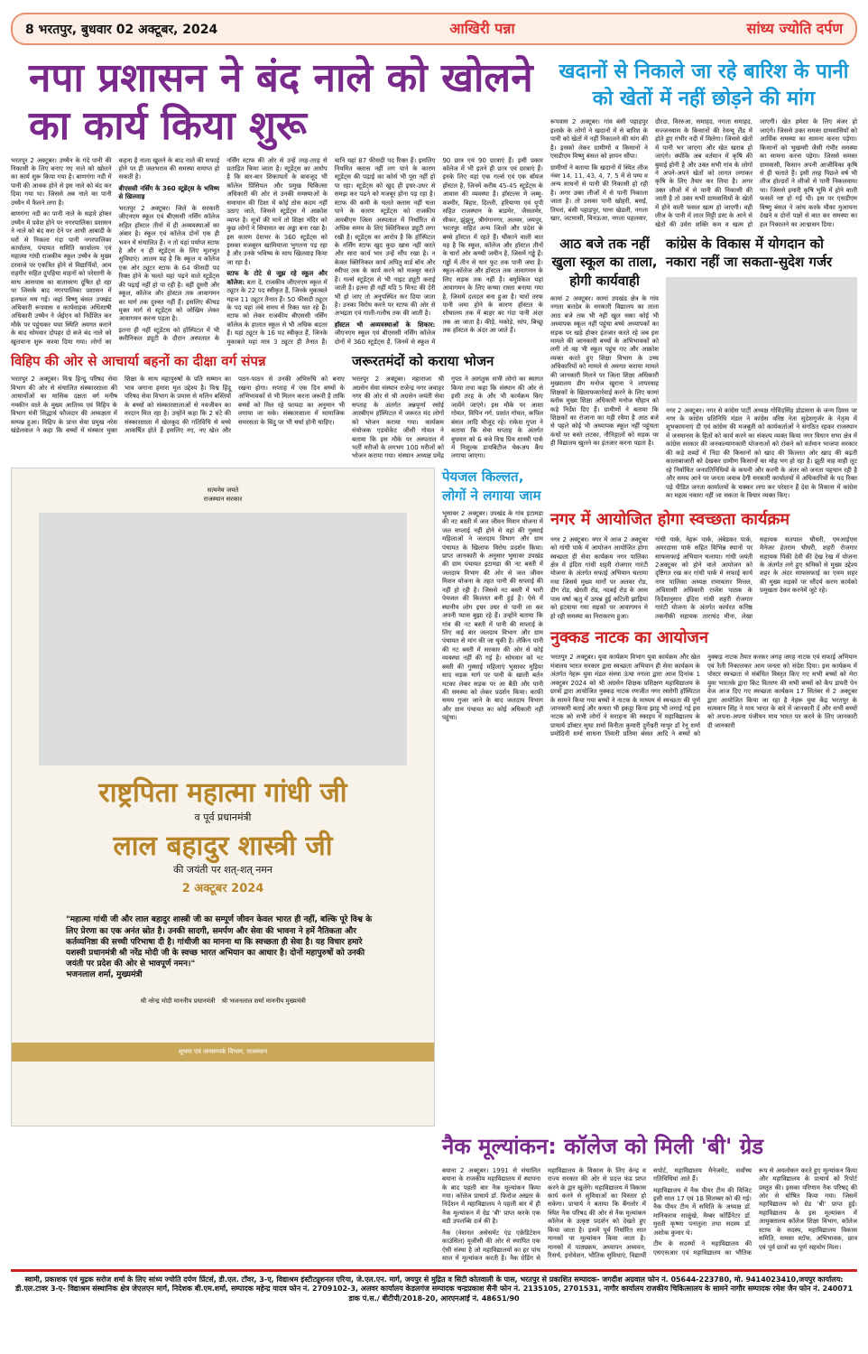8 भरतपुर, बुधवार 02 अक्टूबर, 2024 आखिरी पन्ना सांध्य ज्योति दर्पण
नपा प्रशासन ने बंद नाले को खोलने का कार्य किया शुरू
भरतपुर 2 अक्टूबर। उच्चैन के गंदे पानी की निकासी के लिए बनाए गए नाले को खोलने का कार्य शुरू किया गया है। बाणगंगा नदी में पानी की आवक होने से इस नाले को बंद कर दिया गया था। जिससे अब नाले का पानी उच्चैन में फैलने लगा है।
बाणगंगा नदी का पानी नाले के सहारे होकर उच्चैन में प्रवेश होने पर नगरपालिका प्रशासन ने नाले को बंद करा देने पर आधी आबादी के घरों से निकला गंदा पानी नगरपालिका कार्यालय, पंचायत समिति कार्यालय एवं महात्मा गांधी राजकीय स्कूल उच्चैन के मुख्य दरवाजे पर एकत्रित होने से विद्यार्थियों, आम राहगीर सहित दुपहिया वाहनों को परेशानी के साथ आसपास का वातावरण दूषित हो रहा था जिसके बाद नगरपालिका प्रशासन में हलचल मच गई। जहां विष्णु बंसल उपखंड अधिकारी रूपवास व कार्यवाहक अधिशाषी अधिकारी उच्चैन ने जेईएन को निर्देशित कर मौके पर पहुंचकर यथा स्थिति अवगत कराने के बाद सोमवार दोपहर दो बजे बंद नाले को खुलवाना शुरू करवा दिया गया। लोगों का कहना है नाला खुलने के बाद नाले की सफाई होने पर ही जलभराव की समस्या समाप्त हो सकती है।
बीएससी नर्सिंग के 360 स्टूडेंट्स के भविष्य से खिलवाड़
भरतपुर 2 अक्टूबर। जिले के सरकारी जीएनएम स्कूल एवं बीएससी नर्सिंग कॉलेज सहित हॉस्टल तीनों में ही अव्यवस्थाओं का अंबार है। स्कूल एवं कॉलेज दोनों एक ही भवन में संचालित हैं। न तो यहां पर्याप्त स्टाफ है और न ही स्टूडेंट्स के लिए मूलभूत सुविधाएं। आलम यह है कि स्कूल व कॉलेज एक ओर ट्यूटर स्टाफ के 64 फीसदी पद रिक्त होने के चलते यहां पढ़ने वाले स्टूडेंट्स की पढ़ाई नहीं हो पा रही है। वहीं दूसरी और स्कूल, कॉलेज और होस्टल तक आवागमन का मार्ग तक दुरुस्त नहीं हैं। इसलिए कीचड़ युक्त मार्ग से स्टूडेंट्स को जोखिम लेकर आवागमन करना पड़ता है।
इतना ही नहीं स्टूडेंटस को हॉस्पिटल में भी क्लीनिकल ड्यूटी के दौरान अस्पताल के नर्सिंग स्टाफ की ओर से उन्हें तरह-तरह से प्रताड़ित किया जाता है। स्टूडेंट्स का आरोप है कि बार-बार शिकायतों के बावजूद भी कॉलेज प्रिंसिपल और प्रमुख चिकित्सा अधिकारी की ओर से उनकी समस्याओं के समाधान की दिशा में कोई ठोस कदम नहीं उठाए जाते, जिससे स्टूडेंट्स में आक्रोश व्याप्त है। सूत्रों की मानें तो शिक्षा मंदिर को कुछ लोगों ने सियासत का अड्डा बना रखा है। इस कारण देशभर के 360 स्टूडेंट्स को इसका मजबूरन खामियाजा भुगतना पड़ रहा है और उनके भविष्य के साथ खिलवाड़ किया जा रहा है।
स्टाफ के टोटे से जूझ रहे स्कूल और कॉलेज: बता दें, राजकीय जीएनएम स्कूल में ट्यूटर के 22 पद स्वीकृत हैं, जिनके मुकाबले महज 11 ट्यूटर तैनात हैं। 50 फीसदी ट्यूटर के पद यहां लंबे समय से रिक्त चल रहे हैं। स्टाफ को लेकर राजकीय बीएससी नर्सिंग कॉलेज के हालात स्कूल से भी अधिक बदतर हैं। यहां ट्यूटर के 16 पद स्वीकृत हैं, जिनके मुकाबले यहां मात्र 3 ट्यूटर ही तैनात हैं। यानि यहां 87 फीसदी पद रिक्त हैं। इसलिए नियमित क्लास नहीं लग पाने के कारण स्टूडेंट्स की पढ़ाई का कोर्स भी पूरा नहीं हो पा रहा। स्टूडेंट्स को खुद ही इधर-उधर से समझ कर पढने को मजबूर होना पड़ रहा है। स्टाफ की कमी के चलते क्लास नहीं चला पाने के कारण स्टूडेंट्स को राजकीय आरबीएम जिला अस्पताल में निर्धारित से अधिक समय के लिए क्लिनिकल ड्यूटी लगा रखी है। स्टूडेंट्स का आरोप है कि हॉस्पिटल के नर्सिंग स्टाफ खुद कुछ खास नहीं करते और सारा कार्य भार उन्हें सौंप रखा है। न केवल क्लिनिकल कार्य अपितु वार्ड बॉय और स्वीपर तक के कार्य करने को मजबूर करते हैं। गर्ल्स स्टूडेंट्स से भी नाइट ड्यूटी कराई जाती है। इतना ही नहीं यदि 5 मिनट की देरी भी हो जाए तो अनुपस्थित कर दिया जाता है। उनका विरोध करने पर स्टाफ की ओर से अभद्रता एवं गाली-गलौच तक की जाती है।
हॉस्टल भी अव्यवस्थाओं के शिकार: जीएनएम स्कूल एवं बीएससी नर्सिंग कॉलेज दोनों में 360 स्टूडेंट्स हैं, जिनमें से स्कूल में 90 छात्र एवं 90 छात्राएं हैं। इसी प्रकार कॉलेज में भी इतने ही छात्र एवं छात्राएं हैं। इनके लिए यहां एक गर्ल्स एवं एक बॉयज हॉस्टल है, जिनमें करीब 45-45 स्टूडेंट्स के आवास की व्यवस्था है। हॉस्टल्स में जम्मू-कश्मीर, बिहार, दिल्ली, हरियाणा एवं यूपी सहित राजस्थान के बाडमेर, जैसलमेर, सीकर, झुंझुनू, श्रीगंगानगर, अलवर, जयपुर, भरतपुर सहित अन्य जिलों और प्रदेश के बच्चे हॉस्टल में रहते हैं। चौंकाने वाली बात यह है कि स्कूल, कॉलेज और हॉस्टल तीनों के चारों ओर कच्ची जमीन है, जिसमें गड्ढे हैं। गड्ढों में तीन से चार फुट तक पानी जमा है। स्कूल-कॉलेज और हॉस्टल तक आवागमन के लिए सड़क तक नहीं है। बमुश्किल यहां आवागमन के लिए कच्चा रास्ता बनाया गया है, जिसमें दलदल बना हुआ है। चारों तरफ पानी जमा होने के कारण हॉस्टल के शौचालय तक में बाहर का गंदा पानी अंदर तक आ जाता है। कीड़े, मकोड़े, सांप, बिच्छू तक हॉस्टल के अंदर आ जाते हैं।
विहिप की ओर से आचार्या बहनों का दीक्षा वर्ग संपन्न
भरतपुर 2 अक्टूबर। विश्व हिन्दू परिषद सेवा विभाग की ओर से संचालित संस्कारशाला की आचार्योंओं का मासिक दक्षता वर्ग मनीष नमकीन वाले के मुख्य आतिथ्य एवं विहिप के विभाग मंत्री सिद्धार्थ फौजदार की अध्यक्षता में सम्पन्न हुआ। विहिप के प्रान्त सेवा प्रमुख नरेश खंडेलवाल ने कहा कि बच्चों में संस्कार युक्त शिक्षा के साथ महापुरुषों के प्रति सम्मान का भाव जगाना हमारा मूल उद्देश्य है। विश्व हिंदू परिषद सेवा विभाग के प्रयास से मलिन बस्तियों के बच्चों को संस्कारशालाओं से नवजीवन का वरदान मिल रहा है। उन्होंने कहा कि 2 घंटे की संस्कारशाला में खेलकूद की गतिविधि से बच्चे आकर्षित होते हैं इसलिए नए, नए खेल और पठन-पाठन से उनकी अभिरुचि को बनाए रखना होगा। सप्ताह में एक दिन बच्चों के अभिभावकों से भी मिलन करना जरूरी है ताकि बच्चों को मिल रहे फायदा का अनुमान भी लगाया जा सके। संस्कारशाला में सामाजिक समरसता के बिंदु पर भी चर्चा होनी चाहिए।
जरूरतमंदों को कराया भोजन
भरतपुर 2 अक्टूबर। महाराजा श्री अग्रसेन सेवा संस्थान राजेन्द्र नगर जवाहर नगर की ओर से श्री अग्रसेन जयंती सेवा सप्ताह के अंतर्गत अन्नपूर्णा रसोई आरबीएम हॉस्पिटल में जरूरत मंद लोगों को भोजन कराया गया। कार्यक्रम संयोजक एडवोकेट जीसी गोयल ने बताया कि इस मौके पर अस्पताल में भर्ती मरीजों के लगभग 100 मरीजों को भोजन कराया गया। संस्थान अध्यक्ष प्रमेंद्र गुप्ता ने आगंतुक सभी लोगो का स्वागत किया तथा कहा कि संस्थान की ओर से इसी तरह के और भी कार्यक्रम किए जायेंगे जाएंगे। इस मौके पर आशा गोयल, विपिन गर्ग, प्रशांत गोयल, कपिल बंसल आदि मौजूद रहे। राकेश गुप्ता ने बताया कि सेवा सप्ताह के अंतर्गत बुधवार को 6 बजे विश्व प्रिय शास्त्री पार्क में निशुल्क डायबिटीज चेकअप कैंप लगाया जाएगा।
सत्यमेव जयते
राजस्थान सरकार
राष्ट्रपिता महात्मा गांधी जी
व पूर्व प्रधानमंत्री
लाल बहादुर शास्त्री जी
की जयंती पर शत्-शत् नमन
2 अक्टूबर 2024
"महात्मा गांधी जी और लाल बहादुर शास्त्री जी का सम्पूर्ण जीवन केवल भारत ही नहीं, बल्कि पूरे विश्व के लिए प्रेरणा का एक अनंत स्रोत है। उनकी सादगी, समर्पण और सेवा की भावना ने हमें नैतिकता और कर्तव्यनिष्ठा की सच्ची परिभाषा दी है। गांधीजी का मानना था कि स्वच्छता ही सेवा है। यह विचार हमारे यशस्वी प्रधानमंत्री श्री नरेंद्र मोदी जी के स्वच्छ भारत अभियान का आधार है। दोनों महापुरुषों को उनकी जयंती पर प्रदेश की ओर से भावपूर्ण नमन।"
भजनलाल शर्मा, मुख्यमंत्री
श्री नरेन्द्र मोदी माननीय प्रधानमंत्री श्री भजनलाल शर्मा माननीय मुख्यमंत्री
सूचना एवं जनसम्पर्क विभाग, राजस्थान
पेयजल किल्लत, लोगों ने लगाया जाम
भुसावर 2 अक्टूबर। उपखंड के गांव इटामडा की नट बस्ती में जल जीवन मिशन योजना में जल सप्लाई नहीं होने से वहां की गुस्साई महिलाओं ने जलदाय विभाग और ग्राम पंचायत के खिलाफ विरोध प्रदर्शन किया। प्राप्त जानकारी के अनुसार भुसावर उपखंड की ग्राम पंचायत इटामडा की नट बस्ती में जलदाय विभाग की ओर से जल जीवन मिशन योजना के तहत पानी की सप्लाई की नहीं हो रही है। जिससे नट बस्ती में भारी पेयजल की किल्लत बनी हुई है। ऐसे में स्थानीय लोग इधर उधर से पानी ला कर अपनी प्यास बुझा रहे हैं। उन्होंने बताया कि गांव की नट बस्ती में पानी की सप्लाई के लिए कई बार जलदाय विभाग और ग्राम पंचायत से मांग की जा चुकी है। लेकिन पानी की नट बस्ती में सरकार की ओर से कोई व्यवस्था नहीं की गई है। सोमवार को नट बस्ती की गुस्साई महिलाएं भुसावर मुड़िया साद सड़क मार्ग पर पानी के खाली बर्तन मटका लेकर सड़क पर आ बैठी और पानी की समस्या को लेकर प्रदर्शन किया। काफी समय गुजर जाने के बाद जलदाय विभाग और ग्राम पंचायत का कोई अधिकारी नहीं पहुंचा।
खदानों से निकाले जा रहे बारिश के पानी को खेतों में नहीं छोड़ने की मांग
रूपवास 2 अक्टूबर। गांव बंसी पहाड़पुर इलाके के लोगों ने खदानों में से बारिश के पानी को खेतों में नहीं निकालने की मांग की है। इसको लेकर ग्रामीणों व किसानों ने एसडीएम विष्णु बंसल को ज्ञापन सौंपा।
ग्रामीणों ने बताया कि खदानों में स्थित लीज नंबर 14, 11, 43, 4, 7, 5 में से पम्प व अन्य साधनों से पानी की निकासी हो रही है। अगर उक्त लीजों में से पानी निकाला जाता है। तो उसका पानी खोहरी, बसई, तिघरां, बंसी पहाड़पुर, धाना खेडली, नगला खार, जटमासी, विनऊआ, नगला पहलवार, दौरदा, विररुआ, समाहद, नगला समाहद, सज्जनवास के किसानों की रेवन्यू लैंड में होते हुए गंभीर नदी में मिलेगा। जिससे खेतों में पानी भर जाएगा और खेत खराब हो जाएंगे। क्योंकि अब वर्तमान में कृषि की बुवाई होनी है और उक्त सभी गांव के लोगों ने अपने-अपने खेतों को लागत लगाकर कृषि के लिए तैयार कर लिया है। अगर उक्त लीजों में से पानी की निकासी की जाती है तो उक्त सभी ग्रामवासियों के खेतों में होने वाली फसल खत्म हो जाएगी। वही लीज के पानी में लाल मिट्टी डस्ट के आने से खेतों की उर्वरा शक्ति कम व खत्म हो जाएगी। खेत हमेशा के लिए बंजर हो जाएंगे। जिससे उक्त समस्त ग्रामवासियों को आर्थिक समस्या का सामना करना पड़ेगा। किसानों को भुखमरी जैसी गंभीर समस्या का सामना करना पड़ेगा। जिससे समस्त ग्रामवासी, किसान अपनी आजीविका कृषि से ही चलाते हैं। इसी तरह पिछले वर्ष भी लीज होल्डरों ने लीजों से पानी निकलवाया था। जिससे हमारी कृषि भूमि में होने वाली फसलें नष्ट हो गई थी। इस पर एसडीएम विष्णु बंसल ने जांच करके मौका मुआयना देखने व दोनों पक्षों से बात कर समस्या का हल निकालने का आश्वासन दिया।
आठ बजे तक नहीं खुला स्कूल का ताला, होगी कार्यवाही
कामां 2 अक्टूबर। कामां उपखंड क्षेत्र के गांव नगला बलदेव के सरकारी विद्यालय का ताला आठ बजे तक भी नहीं खुल सका कोई भी अध्यापक स्कूल नहीं पहुंचा बच्चे अध्यापकों का सड़क पर खड़े होकर इंतजार करते रहे जब इस मामले की जानकारी बच्चों के अभिभावकों को लगी तो वह भी स्कूल पहुंच गए और आक्रोश व्यक्त करते हुए शिक्षा विभाग के उच्च अधिकारियों को मामले से अवगत कराया मामले की जानकारी मिलने पर जिला शिक्षा अधिकारी मुख्यालय डीग मनोज खुराना ने लापरवाह शिक्षकों के खिलाफकार्रवाई करने के लिए कामां ब्लॉक मुख्य शिक्षा अधिकारी मनोज चौहान को कड़े निर्देश दिए हैं। ग्रामीणों ने बताया कि शिक्षकों का रोजाना का यही रवैया है आठ बजे से पहले कोई भी अध्यापक स्कूल नहीं पहुंचता कंधों पर बस्ते लटका, नौनिहालों को सड़क पर ही विद्यालय खुलने का इंतजार करना पड़ता है।
कांग्रेस के विकास में योगदान को नकारा नहीं जा सकता-सुदेश गर्जर
नगर 2 अक्टूबर। नगर से कांग्रेस पार्टी अध्यक्ष गोविंदसिंह डोडासरा के जन्म दिवस पर नगर के कांग्रेस प्रतिनिधि मंडल ने कांग्रेस वरिष्ठ नेता सुदेशगुर्जर के नेतृत्व में शुभकामनाएं दी एवं कांग्रेस की मजबूती को कार्यकर्ताओं ने संगठित रहकर राजस्थान में जनमानस के हितों को कार्य करने का संकल्प व्यक्त किया नगर विधान सभा क्षेत्र में कांग्रेस सरकार की जनकल्याणकारी योजनाओं को रोकने को वर्तमान भाजपा सरकार की कड़े शब्दों में निंदा की किसानों को खाद की किल्लत ओर खाद की बढ़ती कालाबाजारी को देखकर ग्रामीण किसानों का मोह भग हो रहा है। झूठी वाह वाही लूट रहे निर्वाचित जनप्रतिनिधियों के कथनी और करनी के अंतर को जनता पहचान रही है और समय आने पर जनता जवाब देगी सरकारी कार्यालयों में अधिकारियों के पद रिक्त पड़े पीडित जनता कार्यालयों के चक्कर लगा कर परेशान हैं देश के विकास में कांग्रेस का महत्व नकारा नहीं जा सकता के विचार व्यक्त किए।
नगर में आयोजित होगा स्वच्छता कार्यक्रम
नगर 2 अक्टूबर। नगर में आज 2 अक्टूबर को गांधी पार्क में आयोजन आयोजित होगा स्वच्छता ही सेवा कार्यक्रम नगर पालिका क्षेत्र में इंदिरा गांधी शहरी रोजगार गारंटी योजना के अंतर्गत सफाई अभियान चलाया गया जिसमे मुख्य मार्गों पर अलवर रोड, डीग रोड, खेरली रोड, नदबई रोड के आस पास वर्षा ऋतु में उत्पन्न हुई कटिली झाड़ियां को हटवाया गया सड़को पर आवागमन मे हो रही समस्या का निराकरण हुआ।
गांधी पार्क, नेहरू पार्क, अंबेडकर पार्क, अमरदासा पार्क सहित विभिन्न स्थानों पर साफसफाई अभियान चलाया। गांधी जयंती 2अक्टूबर को होने वाले आयोजन को दृष्टिगत रख कर गांधी पार्क मे सफाई कार्य नगर पालिका अध्यक्ष रामावतार मित्तल, अधिशासी अधिकारी राजेश पाठक के निर्देशानुसार इंदिरा गांधी शहरी रोजगार गारंटी योजना के अंतर्गत कार्यरत कनिष्ठ तकनीकी सहायक ताराचंद मीना, लेखा सहायक सतपाल चौधरी, एमआईएस मैनेजर हेतराम चौधरी, शहरी रोजगार सहायक पिंकी देवी की देख रेख में योजना के अंतर्गत लगे हुए श्रमिकों से मुख्य उद्देश्य शहर के अंदर साफसफाई का एवम शहर की मुख्य सड़कों पर सौंदर्य करण कार्यको प्रमुखता देकर करनेमें जुटे रहे।
नुक्कड नाटक का आयोजन
भरतपुर 2 अक्टूबर। युवा कार्यक्रम विभाग युवा कार्यक्रम और खेल मंत्रालय भारत सरकार द्वारा स्वच्छता अभियान ही सेवा कार्यक्रम के अंतर्गत नेहरू युवा मंडल संस्था ऊंचा नगला द्वारा आज दिनांक 1 अक्टूबर 2024 को श्री अग्रसेन शिक्षक प्रशिक्षण महाविद्यालय के छात्रों द्वारा आयोजित नुक्कड़ नाटक रणजीत नगर रस्तोगी हॉस्पिटल के सामने किया गया बच्चों ने नाटक के माध्यम से स्वच्छता की पूर्ण जानकारी बताई और कचरा भी इकट्ठा किया झाड़ू भी लगाई गई इस नाटक को सभी लोगों ने सराहना की स्काइप में महाविद्यालय के प्राचार्य डॉक्टर सुधा शर्मा विनीता कुमारी दुर्गेश्वरी माथुर डॉ रेनू शर्मा प्रमोदिनी शर्मा साधना तिवारी प्रतिमा बंसल आदि ने बच्चों को नुक्कड़ नाटक तैयार करकर जगह जगह नाटक एवं सफाई अभियान एवं रैली निकालकर आम जनता को संदेश दिया। इस कार्यक्रम में पोस्टर स्वच्छता से संबंधित विस्तृत किए गए सभी बच्चों को मेरा युवा भारतके द्वारा किट वितरण की सभी बच्चों को कैप डायरी पेन वेज आज दिए गए स्वच्छता कार्यक्रम 17 सितंबर से 2 अक्टूबर द्वारा आयोजित किया जा रहा है नेहरू युवा केंद्र भरतपुर के सत्यवान सिंह ने माय भारत के बारे में जानकारी दें और सभी बच्चों को अपना-अपना पंजीयन माय भारत पर करने के लिए जानकारी दी जानकारी
नैक मूल्यांकन: कॉलेज को मिली 'बी' ग्रेड
बयाना 2 अक्टूबर। 1991 से संचालित बयाना के राजकीय महाविद्यालय में स्थापना के बाद पहली बार नैक मूल्यांकन किया गया। कॉलेज प्राचार्य डॉ. फिरोज अख्तर के निर्देशन में महाविद्यालय ने पहली बार में ही नैक मूल्यांकन में ग्रेड 'बी' प्राप्त करके एक बडी उपलब्धि दर्ज की है।
नैक (नेशनल असेसमेंट एंड एक्रेडिटेशन काउंसिल) यूजीसी की ओर से स्थापित एक ऐसी संस्था है जो महाविद्यालयों का हर पांच साल में मूल्यांकन करती है। नैक ग्रेडिंग से महाविद्यालय के विकास के लिए केन्द्र व राज्य सरकार की ओर से प्रदत्त फंड प्राप्त करने के द्वार खुलेंगे। महाविद्यालय में विकास कार्य करने से सुविधाओं का विस्तार हो सकेगा। प्राचार्य ने बताया कि बैंगलोर में स्थित नैक परिषद की ओर से नैक मूल्यांकन कॉलेज के उत्कृष्ट प्रदर्शन को देखते हुए किया जाता है। इसमें पूर्व निर्धारित सात मानकों पर मूल्यांकन किया जाता है। मानकों में पाठ्यक्रम, अध्यापन अध्ययन, रिसर्च, इनोवेशन, भौतिक सुविधाएं, विद्यार्थी सपोर्ट, महाविद्यालय मैनेजमेंट, सर्वोच्च गतिविधियां आते हैं।
महाविद्यालय में नैक पीयर टीम की विजिट इसी साल 17 एवं 18 सितम्बर को की गई। नैक पीयर टीम में समिति के अध्यक्ष डॉ. मानिकराव साळुंखे, मैम्बर कॉर्डिनेटर डॉ. मुरली कृष्णा पनातुला तथा सदस्य डॉ. अशोक कुमार थे।
टीम के सदस्यों ने महाविद्यालय की एसएसआर एवं महाविद्यालय का भौतिक रूप से अवलोकन करते हुए मूल्यांकन किया और महाविद्यालय के प्राचार्य को रिपोर्ट प्रस्तुत की। इसका परिणाम नैक परिषद् की ओर से घोषित किया गया। जिसमें महाविद्यालय को ग्रेड 'बी' प्राप्त हुई। महाविद्यालय के इस मूल्यांकन में आयुक्तालय कॉलेज शिक्षा विभाग, कॉलेज स्टाफ के सदस्य, महाविद्यालय विकास समिति, समस्त स्टॉफ, अभिभावक, छात्र एवं पूर्व छात्रों का पूर्ण सहयोग मिला।
स्वामी, प्रकाशक एवं मुद्रक सरोज शर्मा के लिए सांध्य ज्योति दर्पण प्रिंटर्स, डी.एल. टॉवर, 3-ए, विद्याश्रम इंस्टीट्यूशनल एरिया, जे.एल.एन. मार्ग, जयपुर से मुद्रित व सिटी कोतवाली के पास, भरतपुर से प्रकाशित सम्पादक- जगदीश अग्रवाल फोन नं. 05644-223780, मो. 9414023410,जयपुर कार्यालय: डी.एल.टावर 3-ए- विद्याश्रम संस्थानिक क्षेत्र जेएलएन मार्ग, निदेशक बी.एम.शर्मा, सम्पादक महेन्द्र यादव फोन नं. 2709102-3, अलवर कार्यालय केडलगंज सम्पादक चन्द्रप्रकाश सैनी फोन नं. 2135105, 2701531, नागौर कार्यालय राजकीय चिकित्सालय के सामने नागौर सम्पादक रमेश जैन फोन नं. 240071 डाक पं.स./ बीटीपी/2018-20, आरएनआई नं. 48651/90